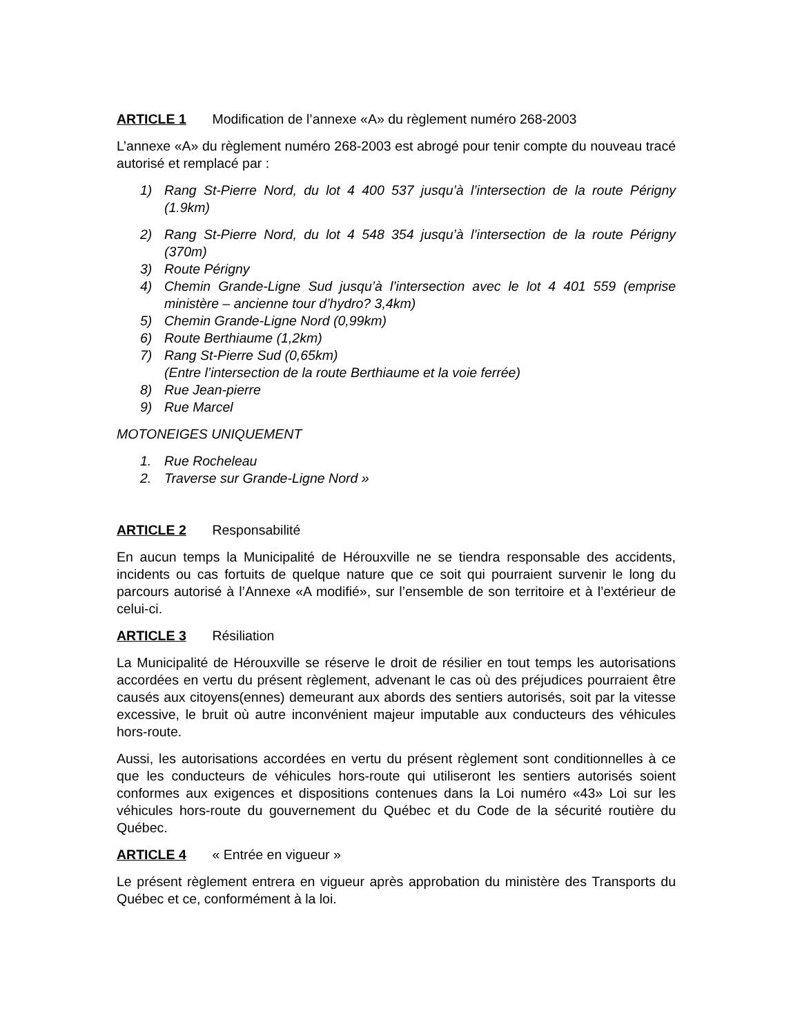ARTICLE 1 Modification de l’annexe «A» du règlement numéro 268-2003
L’annexe «A» du règlement numéro 268-2003 est abrogé pour tenir compte du nouveau tracé autorisé et remplacé par :
1) Rang St-Pierre Nord, du lot 4 400 537 jusqu’à l’intersection de la route Périgny (1.9km)
2) Rang St-Pierre Nord, du lot 4 548 354 jusqu’à l’intersection de la route Périgny (370m)
3) Route Périgny
4) Chemin Grande-Ligne Sud jusqu’à l’intersection avec le lot 4 401 559 (emprise ministère – ancienne tour d’hydro? 3,4km)
5) Chemin Grande-Ligne Nord (0,99km)
6) Route Berthiaume (1,2km)
7) Rang St-Pierre Sud (0,65km)
(Entre l’intersection de la route Berthiaume et la voie ferrée)
8) Rue Jean-pierre
9) Rue Marcel
MOTONEIGES UNIQUEMENT
1. Rue Rocheleau
2. Traverse sur Grande-Ligne Nord »
ARTICLE 2 Responsabilité
En aucun temps la Municipalité de Hérouxville ne se tiendra responsable des accidents, incidents ou cas fortuits de quelque nature que ce soit qui pourraient survenir le long du parcours autorisé à l’Annexe «A modifié», sur l’ensemble de son territoire et à l’extérieur de celui-ci.
ARTICLE 3 Résiliation
La Municipalité de Hérouxville se réserve le droit de résilier en tout temps les autorisations accordées en vertu du présent règlement, advenant le cas où des préjudices pourraient être causés aux citoyens(ennes) demeurant aux abords des sentiers autorisés, soit par la vitesse excessive, le bruit où autre inconvénient majeur imputable aux conducteurs des véhicules hors-route.
Aussi, les autorisations accordées en vertu du présent règlement sont conditionnelles à ce que les conducteurs de véhicules hors-route qui utiliseront les sentiers autorisés soient conformes aux exigences et dispositions contenues dans la Loi numéro «43» Loi sur les véhicules hors-route du gouvernement du Québec et du Code de la sécurité routière du Québec.
ARTICLE 4 « Entrée en vigueur »
Le présent règlement entrera en vigueur après approbation du ministère des Transports du Québec et ce, conformément à la loi.